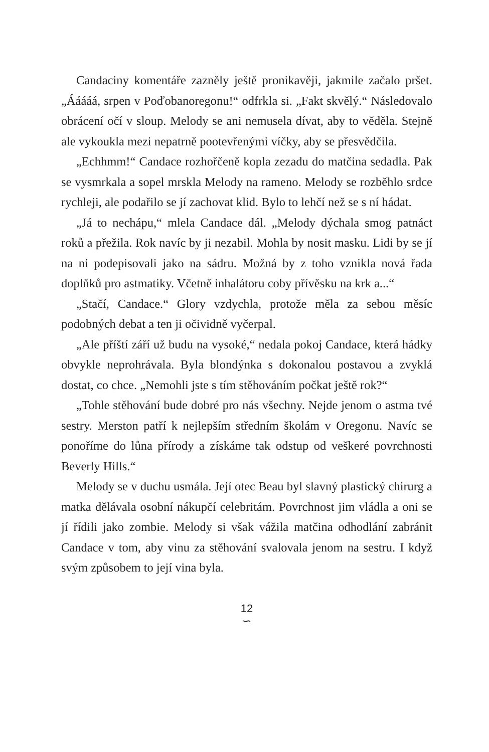Candaciny komentáře zazněly ještě pronikavěji, jakmile začalo pršet. „Ááááá, srpen v Poďobanoregonu!“ odfrkla si. „Fakt skvělý.“ Následovalo obrácení očí v sloup. Melody se ani nemusela dívat, aby to věděla. Stejně ale vykoukla mezi nepatrně pootevřenými víčky, aby se přesvědčila.
„Echhmm!“ Candace rozhořčeně kopla zezadu do matčina sedadla. Pak se vysmrkala a sopel mrskla Melody na rameno. Melody se rozběhlo srdce rychleji, ale podařilo se jí zachovat klid. Bylo to lehčí než se s ní hádat.
„Já to nechápu,“ mlela Candace dál. „Melody dýchala smog patnáct roků a přežila. Rok navíc by ji nezabil. Mohla by nosit masku. Lidi by se jí na ni podepisovali jako na sádru. Možná by z toho vznikla nová řada doplňků pro astmatiky. Včetně inhalátoru coby přívěsku na krk a...“
„Stačí, Candace.“ Glory vzdychla, protože měla za sebou měsíc podobných debat a ten ji očividně vyčerpal.
„Ale příští září už budu na vysoké,“ nedala pokoj Candace, která hádky obvykle neprohrávala. Byla blondýnka s dokonalou postavou a zvyklá dostat, co chce. „Nemohli jste s tím stěhováním počkat ještě rok?“
„Tohle stěhování bude dobré pro nás všechny. Nejde jenom o astma tvé sestry. Merston patří k nejlepším středním školám v Oregonu. Navíc se ponoříme do lůna přírody a získáme tak odstup od veškeré povrchnosti Beverly Hills.“
Melody se v duchu usmála. Její otec Beau byl slavný plastický chirurg a matka dělávala osobní nákupčí celebritám. Povrchnost jim vládla a oni se jí řídili jako zombie. Melody si však vážila matčina odhodlání zabránit Candace v tom, aby vinu za stěhování svalovala jenom na sestru. I když svým způsobem to její vina byla.
12
∽